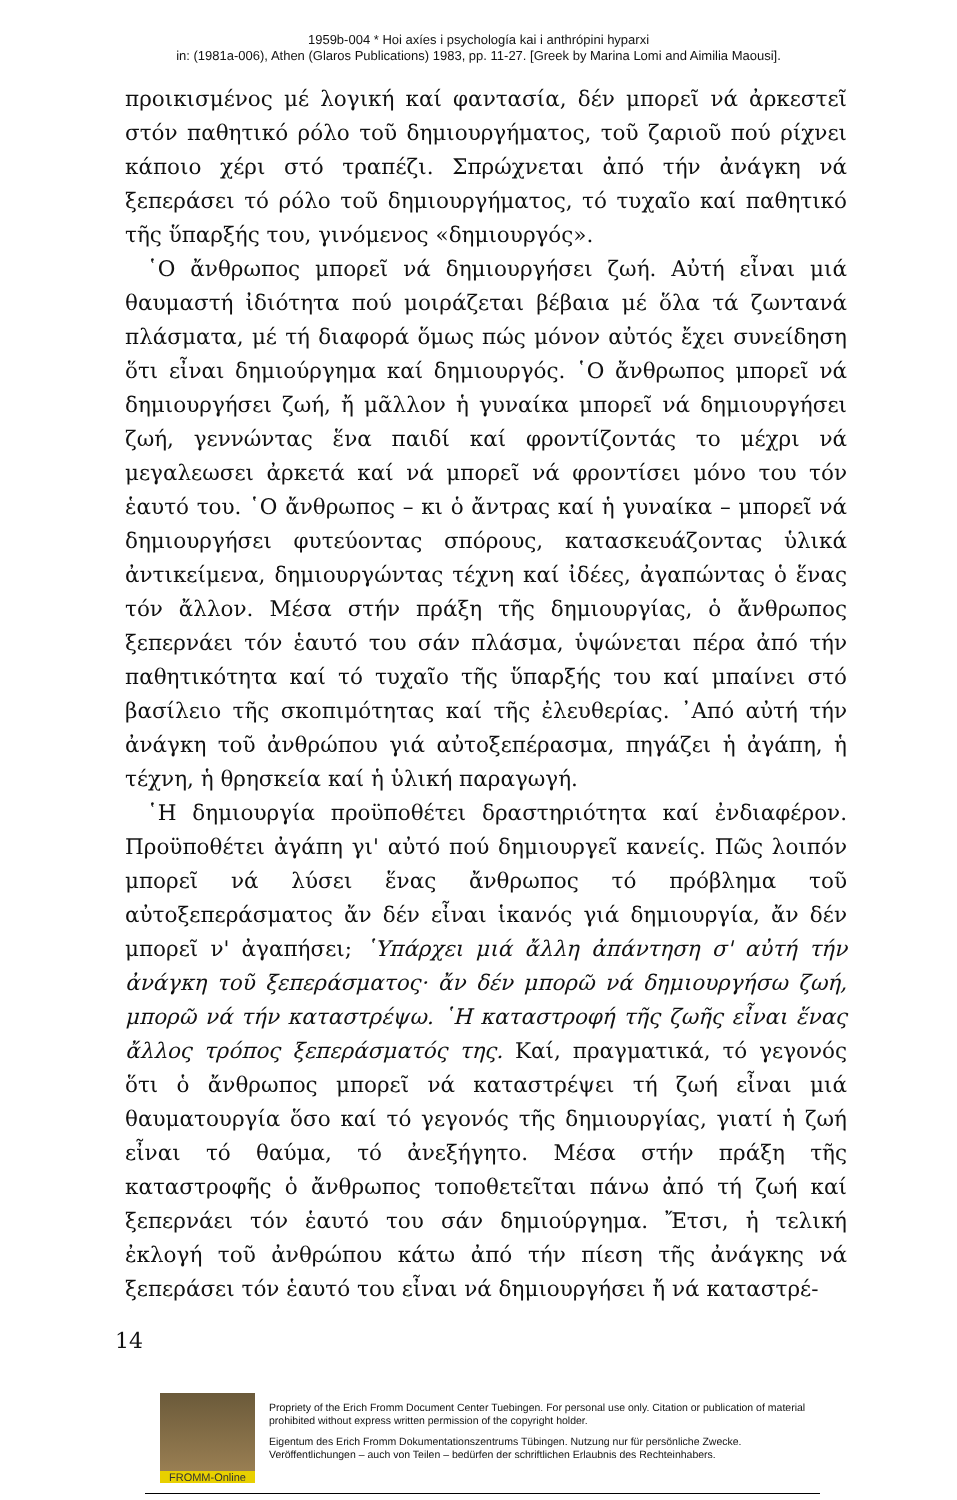1959b-004 * Hoi axíes i psychología kai i anthrópini hyparxi
in: (1981a-006), Athen (Glaros Publications) 1983, pp. 11-27. [Greek by Marina Lomi and Aimilia Maousi].
προικισμένος μέ λογική καί φαντασία, δέν μπορεῖ νά ἀρκεστεῖ στόν παθητικό ρόλο τοῦ δημιουργήματος, τοῦ ζαριοῦ πού ρίχνει κάποιο χέρι στό τραπέζι. Σπρώχνεται ἀπό τήν ἀνάγκη νά ξεπεράσει τό ρόλο τοῦ δημιουργήματος, τό τυχαῖο καί παθητικό τῆς ὕπαρξής του, γινόμενος «δημιουργός».
῾Ο ἄνθρωπος μπορεῖ νά δημιουργήσει ζωή. Αὐτή εἶναι μιά θαυμαστή ἰδιότητα πού μοιράζεται βέβαια μέ ὅλα τά ζωντανά πλάσματα, μέ τή διαφορά ὅμως πώς μόνον αὐτός ἔχει συνείδηση ὅτι εἶναι δημιούργημα καί δημιουργός. ῾Ο ἄνθρωπος μπορεῖ νά δημιουργήσει ζωή, ἤ μᾶλλον ἡ γυναίκα μπορεῖ νά δημιουργήσει ζωή, γεννώντας ἕνα παιδί καί φροντίζοντάς το μέχρι νά μεγαλεωσει ἀρκετά καί νά μπορεῖ νά φροντίσει μόνο του τόν ἑαυτό του. ῾Ο ἄνθρωπος – κι ὁ ἄντρας καί ἡ γυναίκα – μπορεῖ νά δημιουργήσει φυτεύοντας σπόρους, κατασκευάζοντας ὑλικά ἀντικείμενα, δημιουργώντας τέχνη καί ἰδέες, ἀγαπώντας ὁ ἕνας τόν ἄλλον. Μέσα στήν πράξη τῆς δημιουργίας, ὁ ἄνθρωπος ξεπερνάει τόν ἑαυτό του σάν πλάσμα, ὑψώνεται πέρα ἀπό τήν παθητικότητα καί τό τυχαῖο τῆς ὕπαρξής του καί μπαίνει στό βασίλειο τῆς σκοπιμότητας καί τῆς ἐλευθερίας. ᾿Από αὐτή τήν ἀνάγκη τοῦ ἀνθρώπου γιά αὐτοξεπέρασμα, πηγάζει ἡ ἀγάπη, ἡ τέχνη, ἡ θρησκεία καί ἡ ὑλική παραγωγή.
῾Η δημιουργία προϋποθέτει δραστηριότητα καί ἐνδιαφέρον. Προϋποθέτει ἀγάπη γι' αὐτό πού δημιουργεῖ κανείς. Πῶς λοιπόν μπορεῖ νά λύσει ἕνας ἄνθρωπος τό πρόβλημα τοῦ αὐτοξεπεράσματος ἄν δέν εἶναι ἱκανός γιά δημιουργία, ἄν δέν μπορεῖ ν' ἀγαπήσει; ῾Υπάρχει μιά ἄλλη ἀπάντηση σ' αὐτή τήν ἀνάγκη τοῦ ξεπεράσματος· ἄν δέν μπορῶ νά δημιουργήσω ζωή, μπορῶ νά τήν καταστρέψω. ῾Η καταστροφή τῆς ζωῆς εἶναι ἕνας ἄλλος τρόπος ξεπεράσματός της. Καί, πραγματικά, τό γεγονός ὅτι ὁ ἄνθρωπος μπορεῖ νά καταστρέψει τή ζωή εἶναι μιά θαυματουργία ὅσο καί τό γεγονός τῆς δημιουργίας, γιατί ἡ ζωή εἶναι τό θαύμα, τό ἀνεξήγητο. Μέσα στήν πράξη τῆς καταστροφῆς ὁ ἄνθρωπος τοποθετεῖται πάνω ἀπό τή ζωή καί ξεπερνάει τόν ἑαυτό του σάν δημιούργημα. Ἔτσι, ἡ τελική ἐκλογή τοῦ ἀνθρώπου κάτω ἀπό τήν πίεση τῆς ἀνάγκης νά ξεπεράσει τόν ἑαυτό του εἶναι νά δημιουργήσει ἤ νά καταστρέ-
14
FROMM-Online
Propriety of the Erich Fromm Document Center Tuebingen. For personal use only. Citation or publication of material prohibited without express written permission of the copyright holder.
Eigentum des Erich Fromm Dokumentationszentrums Tübingen. Nutzung nur für persönliche Zwecke. Veröffentlichungen – auch von Teilen – bedürfen der schriftlichen Erlaubnis des Rechteinhabers.